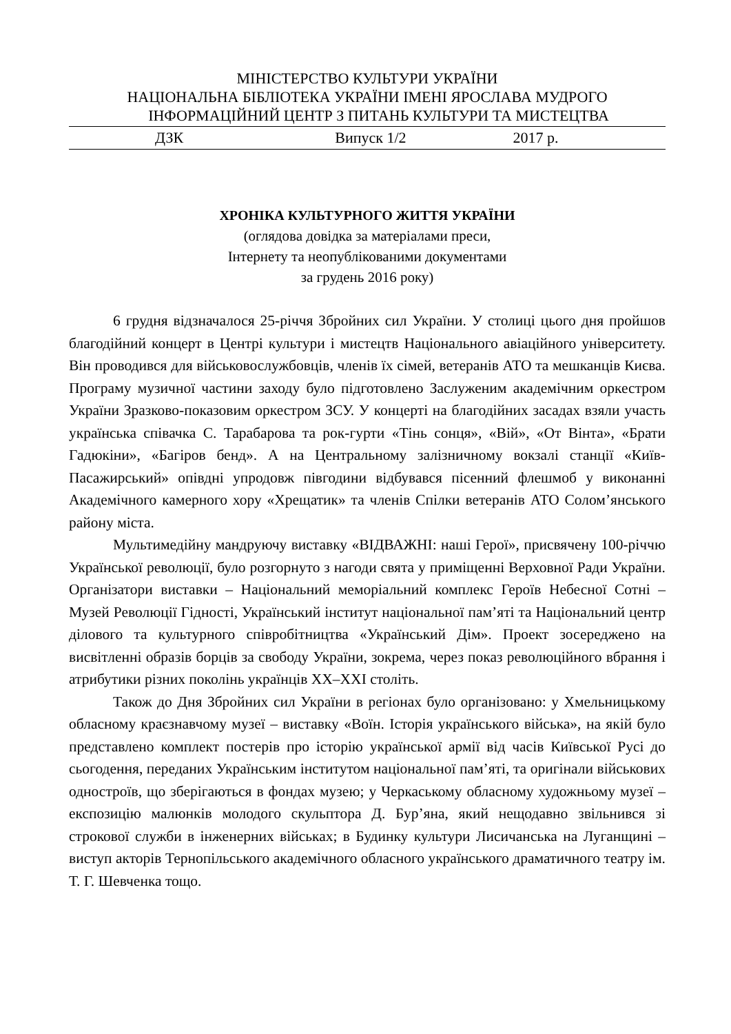МІНІСТЕРСТВО КУЛЬТУРИ УКРАЇНИ
НАЦІОНАЛЬНА БІБЛІОТЕКА УКРАЇНИ ІМЕНІ ЯРОСЛАВА МУДРОГО
ІНФОРМАЦІЙНИЙ ЦЕНТР З ПИТАНЬ КУЛЬТУРИ ТА МИСТЕЦТВА
ДЗК Випуск 1/2 2017 р.
ХРОНІКА КУЛЬТУРНОГО ЖИТТЯ УКРАЇНИ
(оглядова довідка за матеріалами преси,
Інтернету та неопублікованими документами
за грудень 2016 року)
6 грудня відзначалося 25-річчя Збройних сил України. У столиці цього дня пройшов благодійний концерт в Центрі культури і мистецтв Національного авіаційного університету. Він проводився для військовослужбовців, членів їх сімей, ветеранів АТО та мешканців Києва. Програму музичної частини заходу було підготовлено Заслуженим академічним оркестром України Зразково-показовим оркестром ЗСУ. У концерті на благодійних засадах взяли участь українська співачка С. Тарабарова та рок-гурти «Тінь сонця», «Вій», «От Вінта», «Брати Гадюкіни», «Багіров бенд». А на Центральному залізничному вокзалі станції «Київ-Пасажирський» опівдні упродовж півгодини відбувався пісенний флешмоб у виконанні Академічного камерного хору «Хрещатик» та членів Спілки ветеранів АТО Солом’янського району міста.
Мультимедійну мандруючу виставку «ВІДВАЖНІ: наші Герої», присвячену 100-річчю Української революції, було розгорнуто з нагоди свята у приміщенні Верховної Ради України. Організатори виставки – Національний меморіальний комплекс Героїв Небесної Сотні – Музей Революції Гідності, Український інститут національної пам’яті та Національний центр ділового та культурного співробітництва «Український Дім». Проект зосереджено на висвітленні образів борців за свободу України, зокрема, через показ революційного вбрання і атрибутики різних поколінь українців ХХ–ХХІ століть.
Також до Дня Збройних сил України в регіонах було організовано: у Хмельницькому обласному краєзнавчому музеї – виставку «Воїн. Історія українського війська», на якій було представлено комплект постерів про історію української армії від часів Київської Русі до сьогодення, переданих Українським інститутом національної пам’яті, та оригінали військових одностроїв, що зберігаються в фондах музею; у Черкаському обласному художньому музеї – експозицію малюнків молодого скульптора Д. Бур’яна, який нещодавно звільнився зі строкової служби в інженерних військах; в Будинку культури Лисичанська на Луганщині – виступ акторів Тернопільського академічного обласного українського драматичного театру ім. Т. Г. Шевченка тощо.